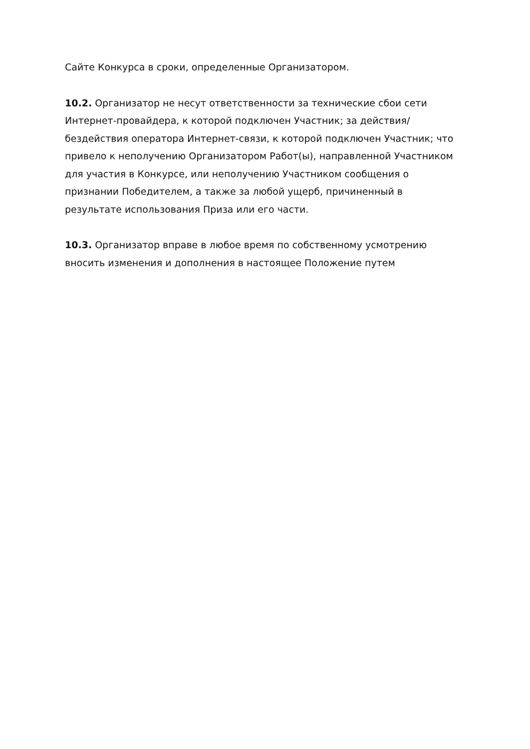Сайте Конкурса в сроки, определенные Организатором.
10.2. Организатор не несут ответственности за технические сбои сети Интернет-провайдера, к которой подключен Участник; за действия/бездействия оператора Интернет-связи, к которой подключен Участник; что привело к неполучению Организатором Работ(ы), направленной Участником для участия в Конкурсе, или неполучению Участником сообщения о признании Победителем, а также за любой ущерб, причиненный в результате использования Приза или его части.
10.3. Организатор вправе в любое время по собственному усмотрению вносить изменения и дополнения в настоящее Положение путем